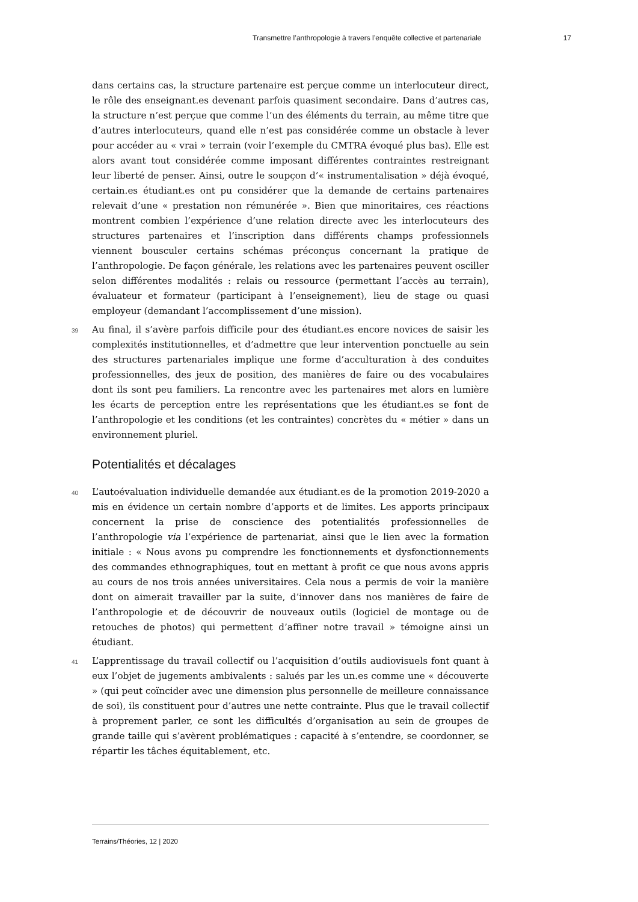Transmettre l’anthropologie à travers l’enquête collective et partenariale 17
dans certains cas, la structure partenaire est perçue comme un interlocuteur direct, le rôle des enseignant.es devenant parfois quasiment secondaire. Dans d’autres cas, la structure n’est perçue que comme l’un des éléments du terrain, au même titre que d’autres interlocuteurs, quand elle n’est pas considérée comme un obstacle à lever pour accéder au « vrai » terrain (voir l’exemple du CMTRA évoqué plus bas). Elle est alors avant tout considérée comme imposant différentes contraintes restreignant leur liberté de penser. Ainsi, outre le soupçon d’« instrumentalisation » déjà évoqué, certain.es étudiant.es ont pu considérer que la demande de certains partenaires relevait d’une « prestation non rémunérée ». Bien que minoritaires, ces réactions montrent combien l’expérience d’une relation directe avec les interlocuteurs des structures partenaires et l’inscription dans différents champs professionnels viennent bousculer certains schémas préconçus concernant la pratique de l’anthropologie. De façon générale, les relations avec les partenaires peuvent osciller selon différentes modalités : relais ou ressource (permettant l’accès au terrain), évaluateur et formateur (participant à l’enseignement), lieu de stage ou quasi employeur (demandant l’accomplissement d’une mission).
39 Au final, il s’avère parfois difficile pour des étudiant.es encore novices de saisir les complexités institutionnelles, et d’admettre que leur intervention ponctuelle au sein des structures partenariales implique une forme d’acculturation à des conduites professionnelles, des jeux de position, des manières de faire ou des vocabulaires dont ils sont peu familiers. La rencontre avec les partenaires met alors en lumière les écarts de perception entre les représentations que les étudiant.es se font de l’anthropologie et les conditions (et les contraintes) concrètes du « métier » dans un environnement pluriel.
Potentialités et décalages
40 L’autoévaluation individuelle demandée aux étudiant.es de la promotion 2019-2020 a mis en évidence un certain nombre d’apports et de limites. Les apports principaux concernent la prise de conscience des potentialités professionnelles de l’anthropologie via l’expérience de partenariat, ainsi que le lien avec la formation initiale : « Nous avons pu comprendre les fonctionnements et dysfonctionnements des commandes ethnographiques, tout en mettant à profit ce que nous avons appris au cours de nos trois années universitaires. Cela nous a permis de voir la manière dont on aimerait travailler par la suite, d’innover dans nos manières de faire de l’anthropologie et de découvrir de nouveaux outils (logiciel de montage ou de retouches de photos) qui permettent d’affiner notre travail » témoigne ainsi un étudiant.
41 L’apprentissage du travail collectif ou l’acquisition d’outils audiovisuels font quant à eux l’objet de jugements ambivalents : salués par les un.es comme une « découverte » (qui peut coïncider avec une dimension plus personnelle de meilleure connaissance de soi), ils constituent pour d’autres une nette contrainte. Plus que le travail collectif à proprement parler, ce sont les difficultés d’organisation au sein de groupes de grande taille qui s’avèrent problématiques : capacité à s’entendre, se coordonner, se répartir les tâches équitablement, etc.
Terrains/Théories, 12 | 2020